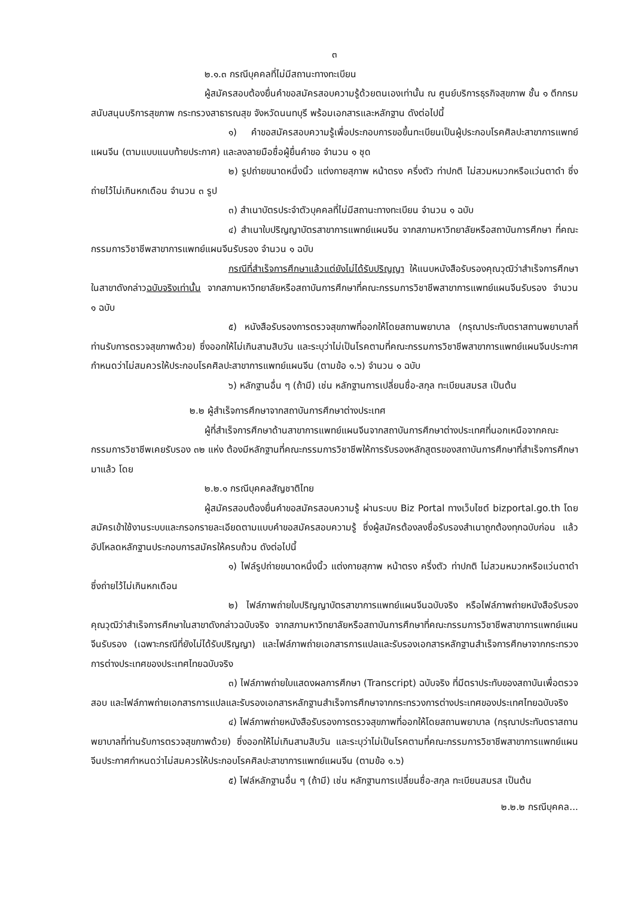๓
๒.๑.๓ กรณีบุคคลที่ไม่มีสถานะทางทะเบียน
ผู้สมัครสอบต้องยื่นคำขอสมัครสอบความรู้ด้วยตนเองเท่านั้น ณ ศูนย์บริการธุรกิจสุขภาพ ชั้น ๑ ตึกกรมสนับสนุนบริการสุขภาพ กระทรวงสาธารณสุข จังหวัดนนทบุรี พร้อมเอกสารและหลักฐาน ดังต่อไปนี้
๑) คำขอสมัครสอบความรู้เพื่อประกอบการขอขึ้นทะเบียนเป็นผู้ประกอบโรคศิลปะสาขาการแพทย์แผนจีน (ตามแบบแนบท้ายประกาศ) และลงลายมือชื่อผู้ยื่นคำขอ จำนวน ๑ ชุด
๒) รูปถ่ายขนาดหนึ่งนิ้ว แต่งกายสุภาพ หน้าตรง ครึ่งตัว ท่าปกติ ไม่สวมหมวกหรือแว่นตาดำ ซึ่งถ่ายไว้ไม่เกินหกเดือน จำนวน ๓ รูป
๓) สำเนาบัตรประจำตัวบุคคลที่ไม่มีสถานะทางทะเบียน จำนวน ๑ ฉบับ
๔) สำเนาใบปริญญาบัตรสาขาการแพทย์แผนจีน จากสภามหาวิทยาลัยหรือสถาบันการศึกษา ที่คณะกรรมการวิชาชีพสาขาการแพทย์แผนจีนรับรอง จำนวน ๑ ฉบับ
กรณีที่สำเร็จการศึกษาแล้วแต่ยังไม่ได้รับปริญญา ให้แนบหนังสือรับรองคุณวุฒิว่าสำเร็จการศึกษาในสาขาดังกล่าวฉบับจริงเท่านั้น จากสภามหาวิทยาลัยหรือสถาบันการศึกษาที่คณะกรรมการวิชาชีพสาขาการแพทย์แผนจีนรับรอง จำนวน ๑ ฉบับ
๕) หนังสือรับรองการตรวจสุขภาพที่ออกให้โดยสถานพยาบาล (กรุณาประทับตราสถานพยาบาลที่ท่านรับการตรวจสุขภาพด้วย) ซึ่งออกให้ไม่เกินสามสิบวัน และระบุว่าไม่เป็นโรคตามที่คณะกรรมการวิชาชีพสาขาการแพทย์แผนจีนประกาศกำหนดว่าไม่สมควรให้ประกอบโรคศิลปะสาขาการแพทย์แผนจีน (ตามข้อ ๑.๖) จำนวน ๑ ฉบับ
๖) หลักฐานอื่น ๆ (ถ้ามี) เช่น หลักฐานการเปลี่ยนชื่อ-สกุล ทะเบียนสมรส เป็นต้น
๒.๒ ผู้สำเร็จการศึกษาจากสถาบันการศึกษาต่างประเทศ
ผู้ที่สำเร็จการศึกษาด้านสาขาการแพทย์แผนจีนจากสถาบันการศึกษาต่างประเทศที่นอกเหนือจากคณะกรรมการวิชาชีพเคยรับรอง ๓๒ แห่ง ต้องมีหลักฐานที่คณะกรรมการวิชาชีพให้การรับรองหลักสูตรของสถาบันการศึกษาที่สำเร็จการศึกษามาแล้ว โดย
๒.๒.๑ กรณีบุคคลสัญชาติไทย
ผู้สมัครสอบต้องยื่นคำขอสมัครสอบความรู้ ผ่านระบบ Biz Portal ทางเว็บไซต์ bizportal.go.th โดยสมัครเข้าใช้งานระบบและกรอกรายละเอียดตามแบบคำขอสมัครสอบความรู้ ซึ่งผู้สมัครต้องลงชื่อรับรองสำเนาถูกต้องทุกฉบับก่อน แล้วอัปโหลดหลักฐานประกอบการสมัครให้ครบถ้วน ดังต่อไปนี้
๑) ไฟล์รูปถ่ายขนาดหนึ่งนิ้ว แต่งกายสุภาพ หน้าตรง ครึ่งตัว ท่าปกติ ไม่สวมหมวกหรือแว่นตาดำ ซึ่งถ่ายไว้ไม่เกินหกเดือน
๒) ไฟล์ภาพถ่ายใบปริญญาบัตรสาขาการแพทย์แผนจีนฉบับจริง หรือไฟล์ภาพถ่ายหนังสือรับรองคุณวุฒิว่าสำเร็จการศึกษาในสาขาดังกล่าวฉบับจริง จากสภามหาวิทยาลัยหรือสถาบันการศึกษาที่คณะกรรมการวิชาชีพสาขาการแพทย์แผนจีนรับรอง (เฉพาะกรณีที่ยังไม่ได้รับปริญญา) และไฟล์ภาพถ่ายเอกสารการแปลและรับรองเอกสารหลักฐานสำเร็จการศึกษาจากกระทรวงการต่างประเทศของประเทศไทยฉบับจริง
๓) ไฟล์ภาพถ่ายใบแสดงผลการศึกษา (Transcript) ฉบับจริง ที่มีตราประทับของสถาบันเพื่อตรวจสอบ และไฟล์ภาพถ่ายเอกสารการแปลและรับรองเอกสารหลักฐานสำเร็จการศึกษาจากกระทรวงการต่างประเทศของประเทศไทยฉบับจริง
๔) ไฟล์ภาพถ่ายหนังสือรับรองการตรวจสุขภาพที่ออกให้โดยสถานพยาบาล (กรุณาประทับตราสถานพยาบาลที่ท่านรับการตรวจสุขภาพด้วย) ซึ่งออกให้ไม่เกินสามสิบวัน และระบุว่าไม่เป็นโรคตามที่คณะกรรมการวิชาชีพสาขาการแพทย์แผนจีนประกาศกำหนดว่าไม่สมควรให้ประกอบโรคศิลปะสาขาการแพทย์แผนจีน (ตามข้อ ๑.๖)
๕) ไฟล์หลักฐานอื่น ๆ (ถ้ามี) เช่น หลักฐานการเปลี่ยนชื่อ-สกุล ทะเบียนสมรส เป็นต้น
๒.๒.๒ กรณีบุคคล...